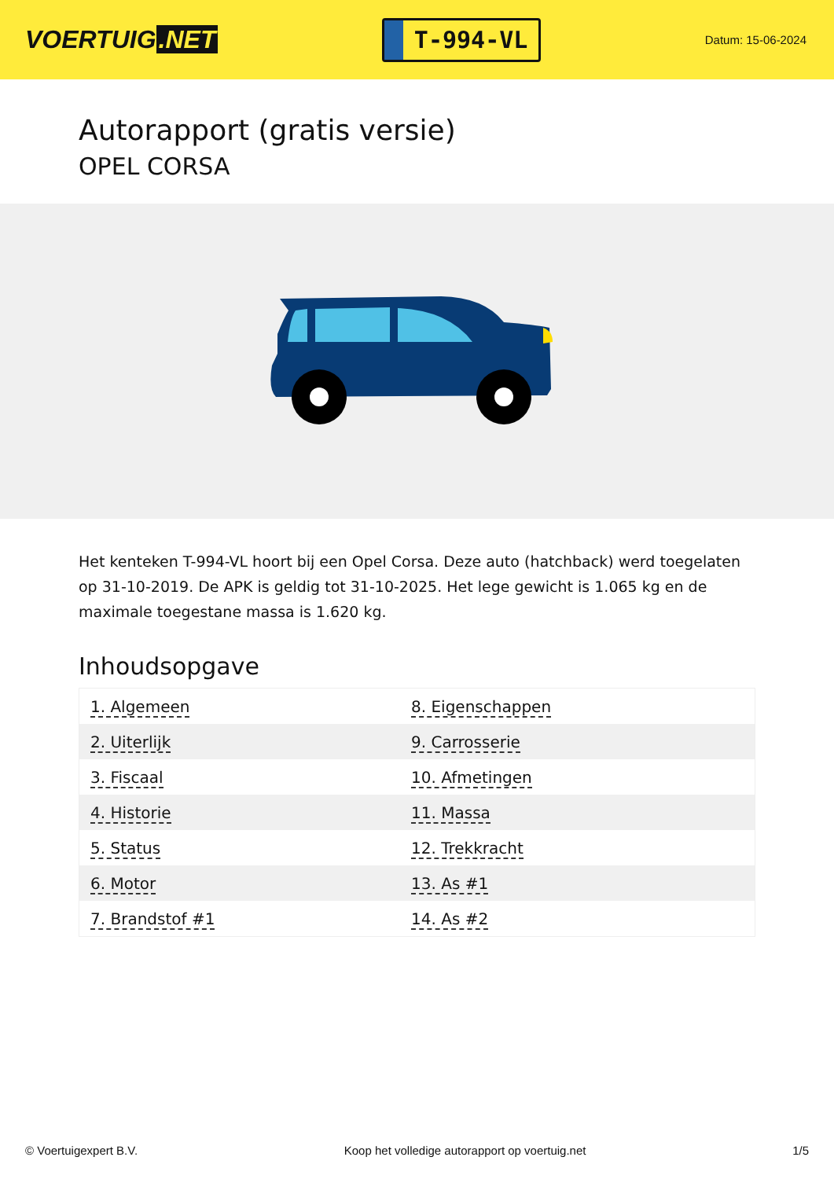VOERTUIG.NET
T-994-VL
Datum: 15-06-2024
Autorapport (gratis versie)
OPEL CORSA
Het kenteken T-994-VL hoort bij een Opel Corsa. Deze auto (hatchback) werd toegelaten op 31-10-2019. De APK is geldig tot 31-10-2025. Het lege gewicht is 1.065 kg en de maximale toegestane massa is 1.620 kg.
Inhoudsopgave
| 1. Algemeen | 8. Eigenschappen |
| 2. Uiterlijk | 9. Carrosserie |
| 3. Fiscaal | 10. Afmetingen |
| 4. Historie | 11. Massa |
| 5. Status | 12. Trekkracht |
| 6. Motor | 13. As #1 |
| 7. Brandstof #1 | 14. As #2 |
© Voertuigexpert B.V. Koop het volledige autorapport op voertuig.net 1/5